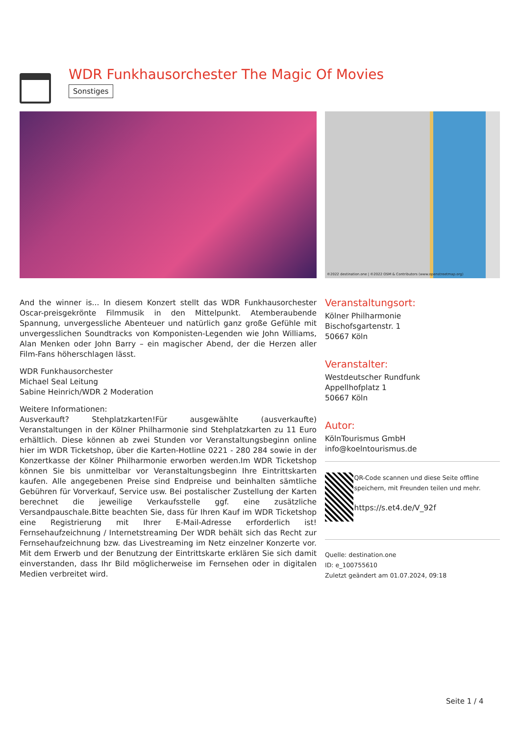WDR Funkhausorchester The Magic Of Movies
Sonstiges
©2022 destination.one | ©2022 OSM & Contributors (www.openstreetmap.org)
And the winner is... In diesem Konzert stellt das WDR Funkhausorchester Oscar-preisgekrönte Filmmusik in den Mittelpunkt. Atemberaubende Spannung, unvergessliche Abenteuer und natürlich ganz große Gefühle mit unvergesslichen Soundtracks von Komponisten-Legenden wie John Williams, Alan Menken oder John Barry – ein magischer Abend, der die Herzen aller Film-Fans höherschlagen lässt.
WDR Funkhausorchester
Michael Seal Leitung
Sabine Heinrich/WDR 2 Moderation
Weitere Informationen:
Ausverkauft? Stehplatzkarten!Für ausgewählte (ausverkaufte) Veranstaltungen in der Kölner Philharmonie sind Stehplatzkarten zu 11 Euro erhältlich. Diese können ab zwei Stunden vor Veranstaltungsbeginn online hier im WDR Ticketshop, über die Karten-Hotline 0221 - 280 284 sowie in der Konzertkasse der Kölner Philharmonie erworben werden.Im WDR Ticketshop können Sie bis unmittelbar vor Veranstaltungsbeginn Ihre Eintrittskarten kaufen. Alle angegebenen Preise sind Endpreise und beinhalten sämtliche Gebühren für Vorverkauf, Service usw. Bei postalischer Zustellung der Karten berechnet die jeweilige Verkaufsstelle ggf. eine zusätzliche Versandpauschale.Bitte beachten Sie, dass für Ihren Kauf im WDR Ticketshop eine Registrierung mit Ihrer E-Mail-Adresse erforderlich ist! Fernsehaufzeichnung / Internetstreaming Der WDR behält sich das Recht zur Fernsehaufzeichnung bzw. das Livestreaming im Netz einzelner Konzerte vor. Mit dem Erwerb und der Benutzung der Eintrittskarte erklären Sie sich damit einverstanden, dass Ihr Bild möglicherweise im Fernsehen oder in digitalen Medien verbreitet wird.
Veranstaltungsort:
Kölner Philharmonie
Bischofsgartenstr. 1
50667 Köln
Veranstalter:
Westdeutscher Rundfunk
Appellhofplatz 1
50667 Köln
Autor:
KölnTourismus GmbH
info@koelntourismus.de
QR-Code scannen und diese Seite offline speichern, mit Freunden teilen und mehr.
https://s.et4.de/V_92f
Quelle: destination.one
ID: e_100755610
Zuletzt geändert am 01.07.2024, 09:18
Seite 1 / 4